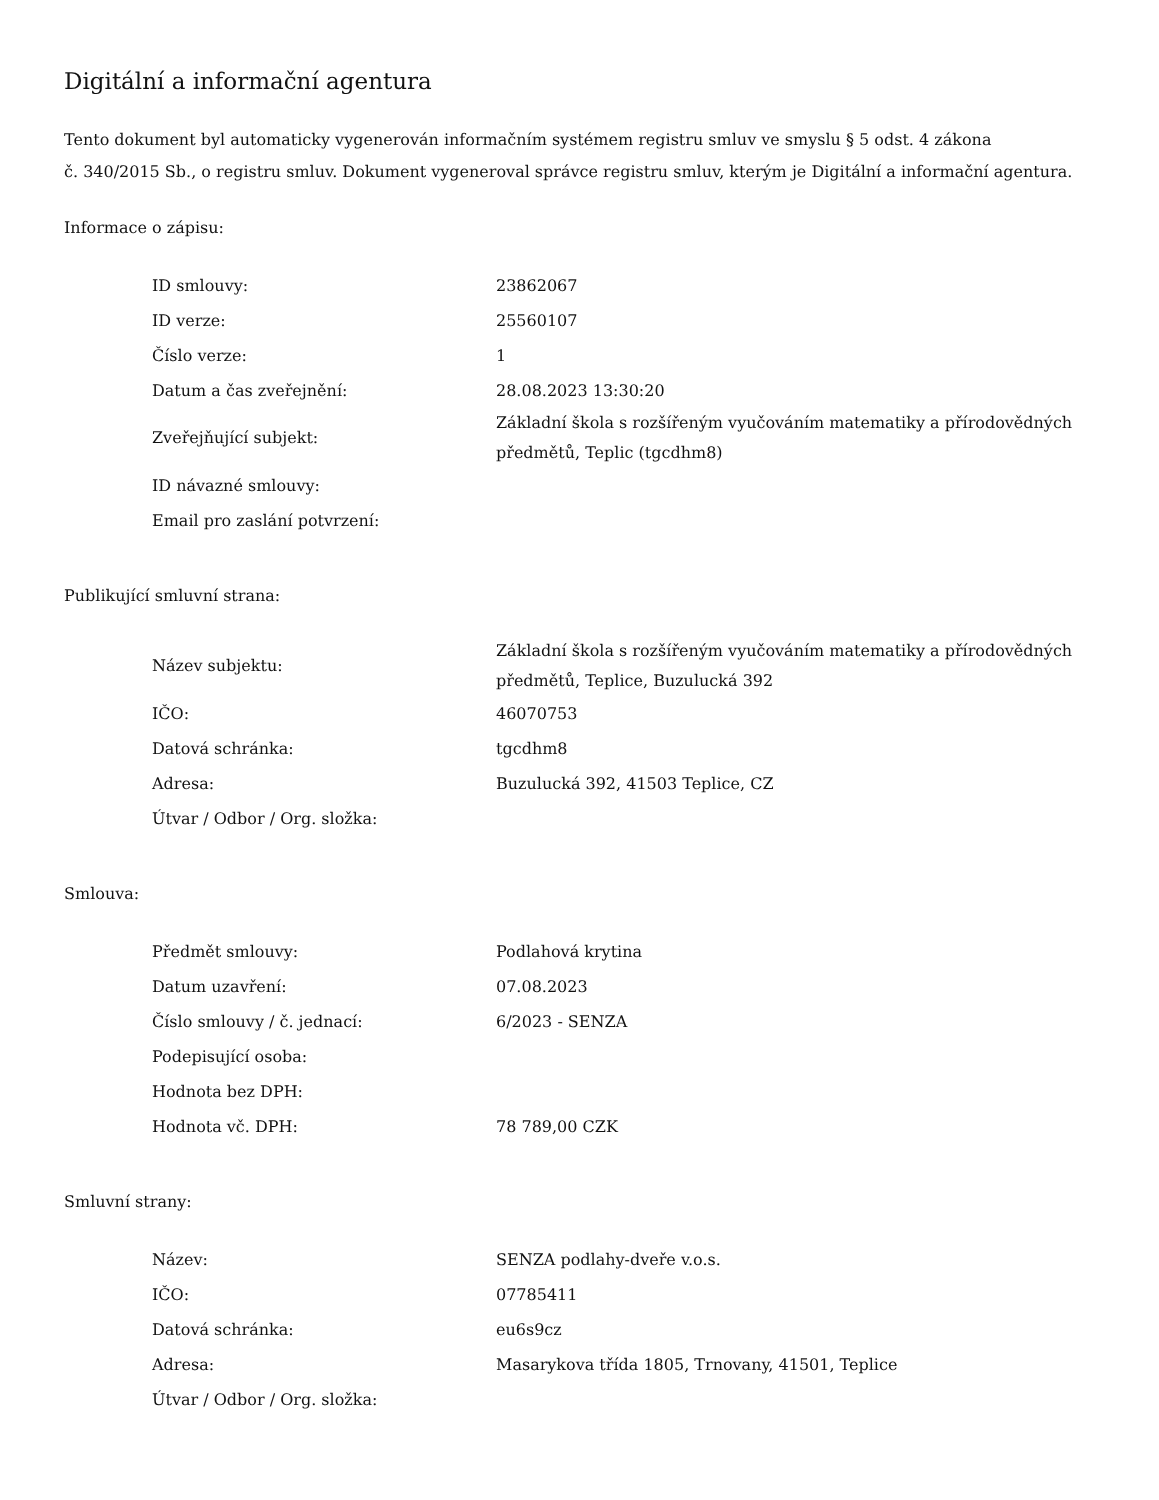Digitální a informační agentura
Tento dokument byl automaticky vygenerován informačním systémem registru smluv ve smyslu § 5 odst. 4 zákona
č. 340/2015 Sb., o registru smluv. Dokument vygeneroval správce registru smluv, kterým je Digitální a informační agentura.
Informace o zápisu:
| ID smlouvy: | 23862067 |
| ID verze: | 25560107 |
| Číslo verze: | 1 |
| Datum a čas zveřejnění: | 28.08.2023 13:30:20 |
| Zveřejňující subjekt: | Základní škola s rozšířeným vyučováním matematiky a přírodovědných předmětů, Teplic (tgcdhm8) |
| ID návazné smlouvy: | |
| Email pro zaslání potvrzení: | |
Publikující smluvní strana:
| Název subjektu: | Základní škola s rozšířeným vyučováním matematiky a přírodovědných předmětů, Teplice, Buzulucká 392 |
| IČO: | 46070753 |
| Datová schránka: | tgcdhm8 |
| Adresa: | Buzulucká 392, 41503 Teplice, CZ |
| Útvar / Odbor / Org. složka: | |
Smlouva:
| Předmět smlouvy: | Podlahová krytina |
| Datum uzavření: | 07.08.2023 |
| Číslo smlouvy / č. jednací: | 6/2023 - SENZA |
| Podepisující osoba: | |
| Hodnota bez DPH: | |
| Hodnota vč. DPH: | 78 789,00 CZK |
Smluvní strany:
| Název: | SENZA podlahy-dveře v.o.s. |
| IČO: | 07785411 |
| Datová schránka: | eu6s9cz |
| Adresa: | Masarykova třída 1805, Trnovany, 41501, Teplice |
| Útvar / Odbor / Org. složka: | |